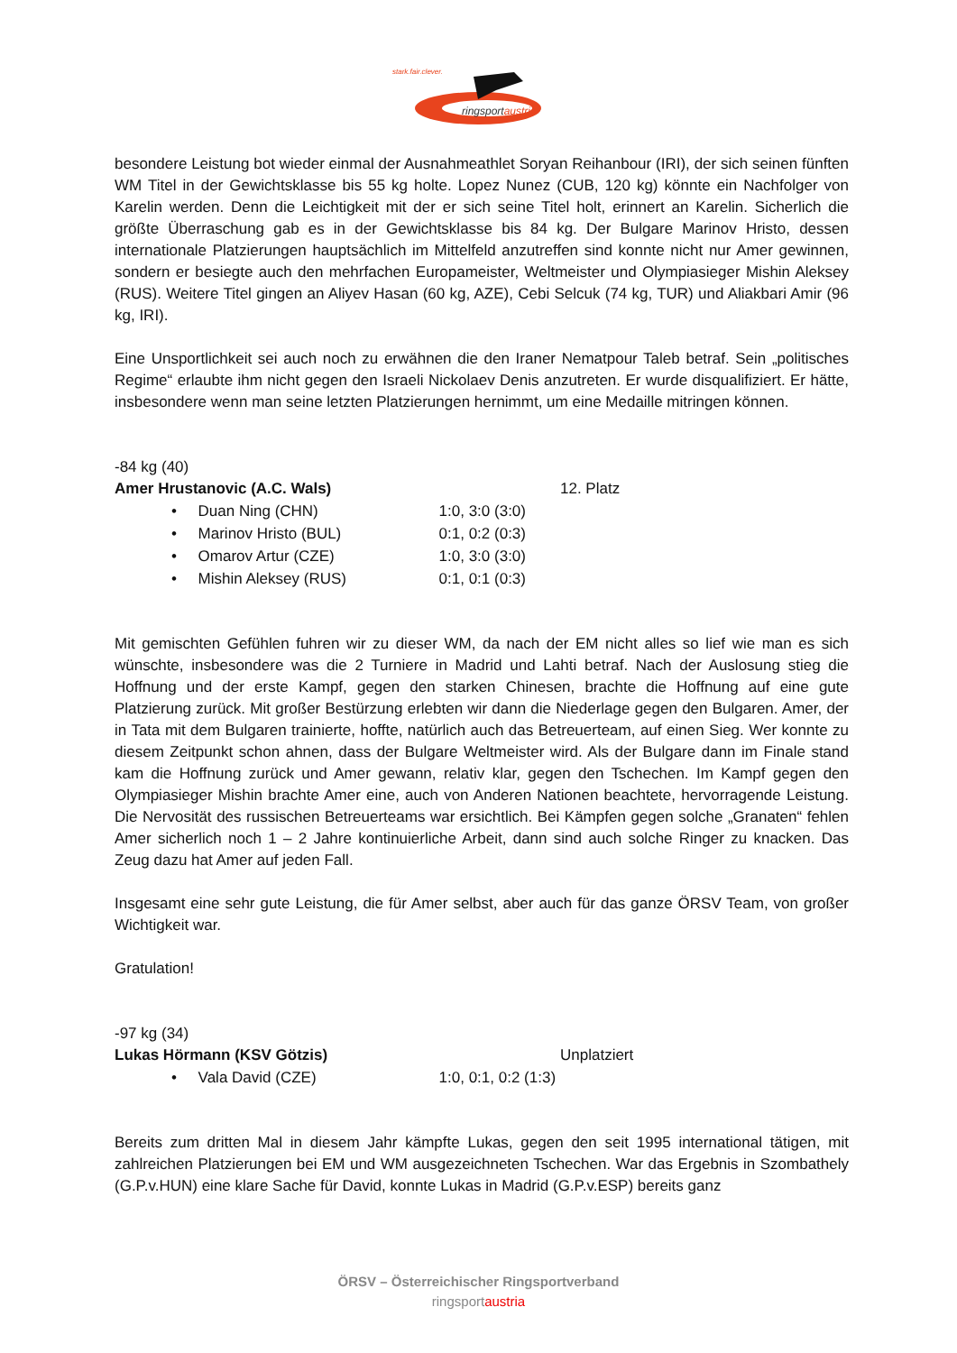stark.fair.clever.
ringsportaustria
besondere Leistung bot wieder einmal der Ausnahmeathlet Soryan Reihanbour (IRI), der sich seinen fünften WM Titel in der Gewichtsklasse bis 55 kg holte. Lopez Nunez (CUB, 120 kg) könnte ein Nachfolger von Karelin werden. Denn die Leichtigkeit mit der er sich seine Titel holt, erinnert an Karelin. Sicherlich die größte Überraschung gab es in der Gewichtsklasse bis 84 kg. Der Bulgare Marinov Hristo, dessen internationale Platzierungen hauptsächlich im Mittelfeld anzutreffen sind konnte nicht nur Amer gewinnen, sondern er besiegte auch den mehrfachen Europameister, Weltmeister und Olympiasieger Mishin Aleksey (RUS). Weitere Titel gingen an Aliyev Hasan (60 kg, AZE), Cebi Selcuk (74 kg, TUR) und Aliakbari Amir (96 kg, IRI).
Eine Unsportlichkeit sei auch noch zu erwähnen die den Iraner Nematpour Taleb betraf. Sein „politisches Regime“ erlaubte ihm nicht gegen den Israeli Nickolaev Denis anzutreten. Er wurde disqualifiziert. Er hätte, insbesondere wenn man seine letzten Platzierungen hernimmt, um eine Medaille mitringen können.
-84 kg (40)
Amer Hrustanovic (A.C. Wals) 12. Platz
• Duan Ning (CHN) 1:0, 3:0 (3:0)
• Marinov Hristo (BUL) 0:1, 0:2 (0:3)
• Omarov Artur (CZE) 1:0, 3:0 (3:0)
• Mishin Aleksey (RUS) 0:1, 0:1 (0:3)
Mit gemischten Gefühlen fuhren wir zu dieser WM, da nach der EM nicht alles so lief wie man es sich wünschte, insbesondere was die 2 Turniere in Madrid und Lahti betraf. Nach der Auslosung stieg die Hoffnung und der erste Kampf, gegen den starken Chinesen, brachte die Hoffnung auf eine gute Platzierung zurück. Mit großer Bestürzung erlebten wir dann die Niederlage gegen den Bulgaren. Amer, der in Tata mit dem Bulgaren trainierte, hoffte, natürlich auch das Betreuerteam, auf einen Sieg. Wer konnte zu diesem Zeitpunkt schon ahnen, dass der Bulgare Weltmeister wird. Als der Bulgare dann im Finale stand kam die Hoffnung zurück und Amer gewann, relativ klar, gegen den Tschechen. Im Kampf gegen den Olympiasieger Mishin brachte Amer eine, auch von Anderen Nationen beachtete, hervorragende Leistung. Die Nervosität des russischen Betreuerteams war ersichtlich. Bei Kämpfen gegen solche „Granaten“ fehlen Amer sicherlich noch 1 – 2 Jahre kontinuierliche Arbeit, dann sind auch solche Ringer zu knacken. Das Zeug dazu hat Amer auf jeden Fall.
Insgesamt eine sehr gute Leistung, die für Amer selbst, aber auch für das ganze ÖRSV Team, von großer Wichtigkeit war.
Gratulation!
-97 kg (34)
Lukas Hörmann (KSV Götzis) Unplatziert
• Vala David (CZE) 1:0, 0:1, 0:2 (1:3)
Bereits zum dritten Mal in diesem Jahr kämpfte Lukas, gegen den seit 1995 international tätigen, mit zahlreichen Platzierungen bei EM und WM ausgezeichneten Tschechen. War das Ergebnis in Szombathely (G.P.v.HUN) eine klare Sache für David, konnte Lukas in Madrid (G.P.v.ESP) bereits ganz
ÖRSV – Österreichischer Ringsportverband
ringsportaustria